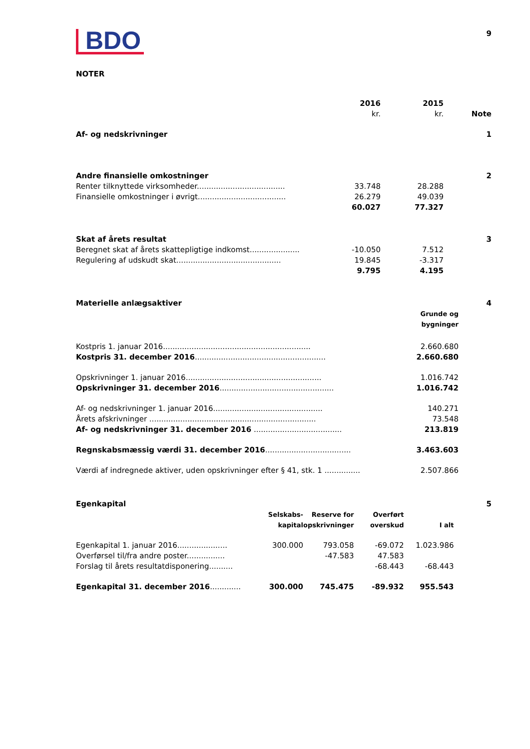BDO
9
NOTER
| | 2016 kr. | 2015 kr. | Note |
| --- | --- | --- | --- |
| Af- og nedskrivninger | | | 1 |
| Andre finansielle omkostninger | | | 2 |
| Renter tilknyttede virksomheder..................................... | 33.748 | 28.288 | |
| Finansielle omkostninger i øvrigt..................................... | 26.279 | 49.039 | |
| | 60.027 | 77.327 | |
| Skat af årets resultat | | | 3 |
| Beregnet skat af årets skattepligtige indkomst..................... | -10.050 | 7.512 | |
| Regulering af udskudt skat............................................ | 19.845 | -3.317 | |
| | 9.795 | 4.195 | |
| Materielle anlægsaktiver | | 4 |
| | Grunde og bygninger | |
| Kostpris 1. januar 2016.............................................................. | 2.660.680 | |
| Kostpris 31. december 2016 ....................................................... | 2.660.680 | |
| Opskrivninger 1. januar 2016......................................................... | 1.016.742 | |
| Opskrivninger 31. december 2016 ................................................ | 1.016.742 | |
| Af- og nedskrivninger 1. januar 2016.............................................. | 140.271 | |
| Årets afskrivninger ...................................................................... | 73.548 | |
| Af- og nedskrivninger 31. december 2016 ..................................... | 213.819 | |
| Regnskabsmæssig værdi 31. december 2016 .................................... | 3.463.603 | |
| Værdi af indregnede aktiver, uden opskrivninger efter § 41, stk. 1 ............... | 2.507.866 | |
| Egenkapital | | | | | 5 |
| | Selskabs- kapital | Reserve for opskrivninger | Overført overskud | I alt | |
| Egenkapital 1. januar 2016..................... | 300.000 | 793.058 | -69.072 | 1.023.986 | |
| Overførsel til/fra andre poster................ | | -47.583 | 47.583 | | |
| Forslag til årets resultatdisponering.......... | | | -68.443 | -68.443 | |
| Egenkapital 31. december 2016 ............. | 300.000 | 745.475 | -89.932 | 955.543 | |